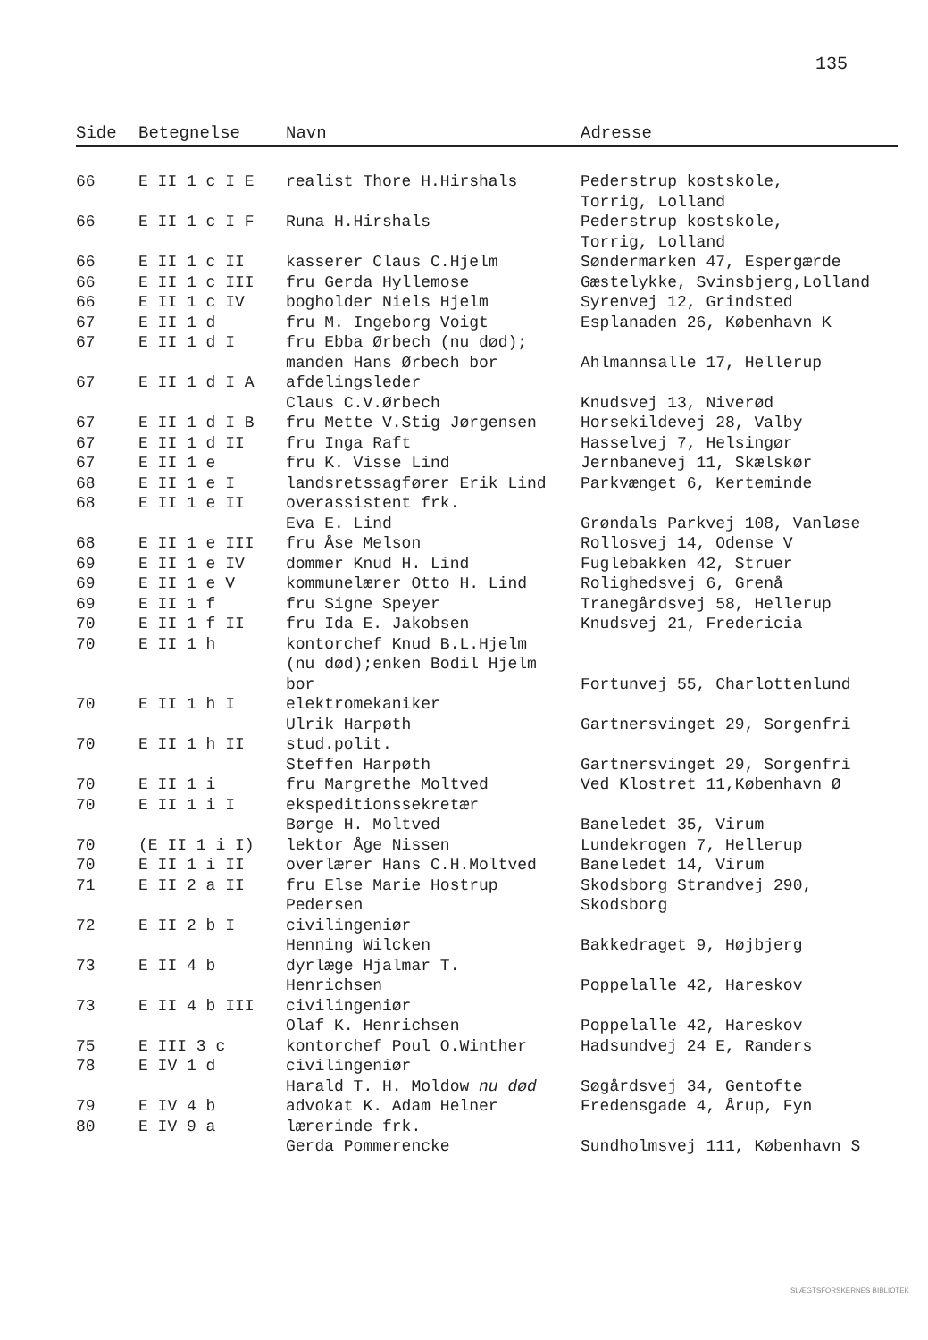135
| Side | Betegnelse | Navn | Adresse |
| --- | --- | --- | --- |
| 66 | E II 1 c I E | realist Thore H.Hirshals | Pederstrup kostskole, Torrig, Lolland |
| 66 | E II 1 c I F | Runa H.Hirshals | Pederstrup kostskole, Torrig, Lolland |
| 66 | E II 1 c II | kasserer Claus C.Hjelm | Søndermarken 47, Espergærde |
| 66 | E II 1 c III | fru Gerda Hyllemose | Gæstelykke, Svinsbjerg,Lolland |
| 66 | E II 1 c IV | bogholder Niels Hjelm | Syrenvej 12, Grindsted |
| 67 | E II 1 d | fru M. Ingeborg Voigt | Esplanaden 26, København K |
| 67 | E II 1 d I | fru Ebba Ørbech (nu død); manden Hans Ørbech bor | Ahlmannsalle 17, Hellerup |
| 67 | E II 1 d I A | afdelingsleder Claus C.V.Ørbech | Knudsvej 13, Niverød |
| 67 | E II 1 d I B | fru Mette V.Stig Jørgensen | Horsekildevej 28, Valby |
| 67 | E II 1 d II | fru Inga Raft | Hasselvej 7, Helsingør |
| 67 | E II 1 e | fru K. Visse Lind | Jernbanevej 11, Skælskør |
| 68 | E II 1 e I | landsretssagfører Erik Lind | Parkvænget 6, Kerteminde |
| 68 | E II 1 e II | overassistent frk. Eva E. Lind | Grøndals Parkvej 108, Vanløse |
| 68 | E II 1 e III | fru Åse Melson | Rollosvej 14, Odense V |
| 69 | E II 1 e IV | dommer Knud H. Lind | Fuglebakken 42, Struer |
| 69 | E II 1 e V | kommunelærer Otto H. Lind | Rolighedsvej 6, Grenå |
| 69 | E II 1 f | fru Signe Speyer | Tranegårdsvej 58, Hellerup |
| 70 | E II 1 f II | fru Ida E. Jakobsen | Knudsvej 21, Fredericia |
| 70 | E II 1 h | kontorchef Knud B.L.Hjelm (nu død);enken Bodil Hjelm bor | Fortunvej 55, Charlottenlund |
| 70 | E II 1 h I | elektromekaniker Ulrik Harpøth | Gartnersvinget 29, Sorgenfri |
| 70 | E II 1 h II | stud.polit. Steffen Harpøth | Gartnersvinget 29, Sorgenfri |
| 70 | E II 1 i | fru Margrethe Moltved | Ved Klostret 11,København Ø |
| 70 | E II 1 i I | ekspeditionssekretær Børge H. Moltved | Baneledet 35, Virum |
| 70 | (E II 1 i I) | lektor Åge Nissen | Lundekrogen 7, Hellerup |
| 70 | E II 1 i II | overlærer Hans C.H.Moltved | Baneledet 14, Virum |
| 71 | E II 2 a II | fru Else Marie Hostrup Pedersen | Skodsborg Strandvej 290, Skodsborg |
| 72 | E II 2 b I | civilingeniør Henning Wilcken | Bakkedraget 9, Højbjerg |
| 73 | E II 4 b | dyrlæge Hjalmar T. Henrichsen | Poppelalle 42, Hareskov |
| 73 | E II 4 b III | civilingeniør Olaf K. Henrichsen | Poppelalle 42, Hareskov |
| 75 | E III 3 c | kontorchef Poul O.Winther | Hadsundvej 24 E, Randers |
| 78 | E IV 1 d | civilingeniør Harald T. H. Moldow nu død | Søgårdsvej 34, Gentofte |
| 79 | E IV 4 b | advokat K. Adam Helner | Fredensgade 4, Årup, Fyn |
| 80 | E IV 9 a | lærerinde frk. Gerda Pommerencke | Sundholmsvej 111, København S |
SLÆGTSFORSKERNES BIBLIOTEK